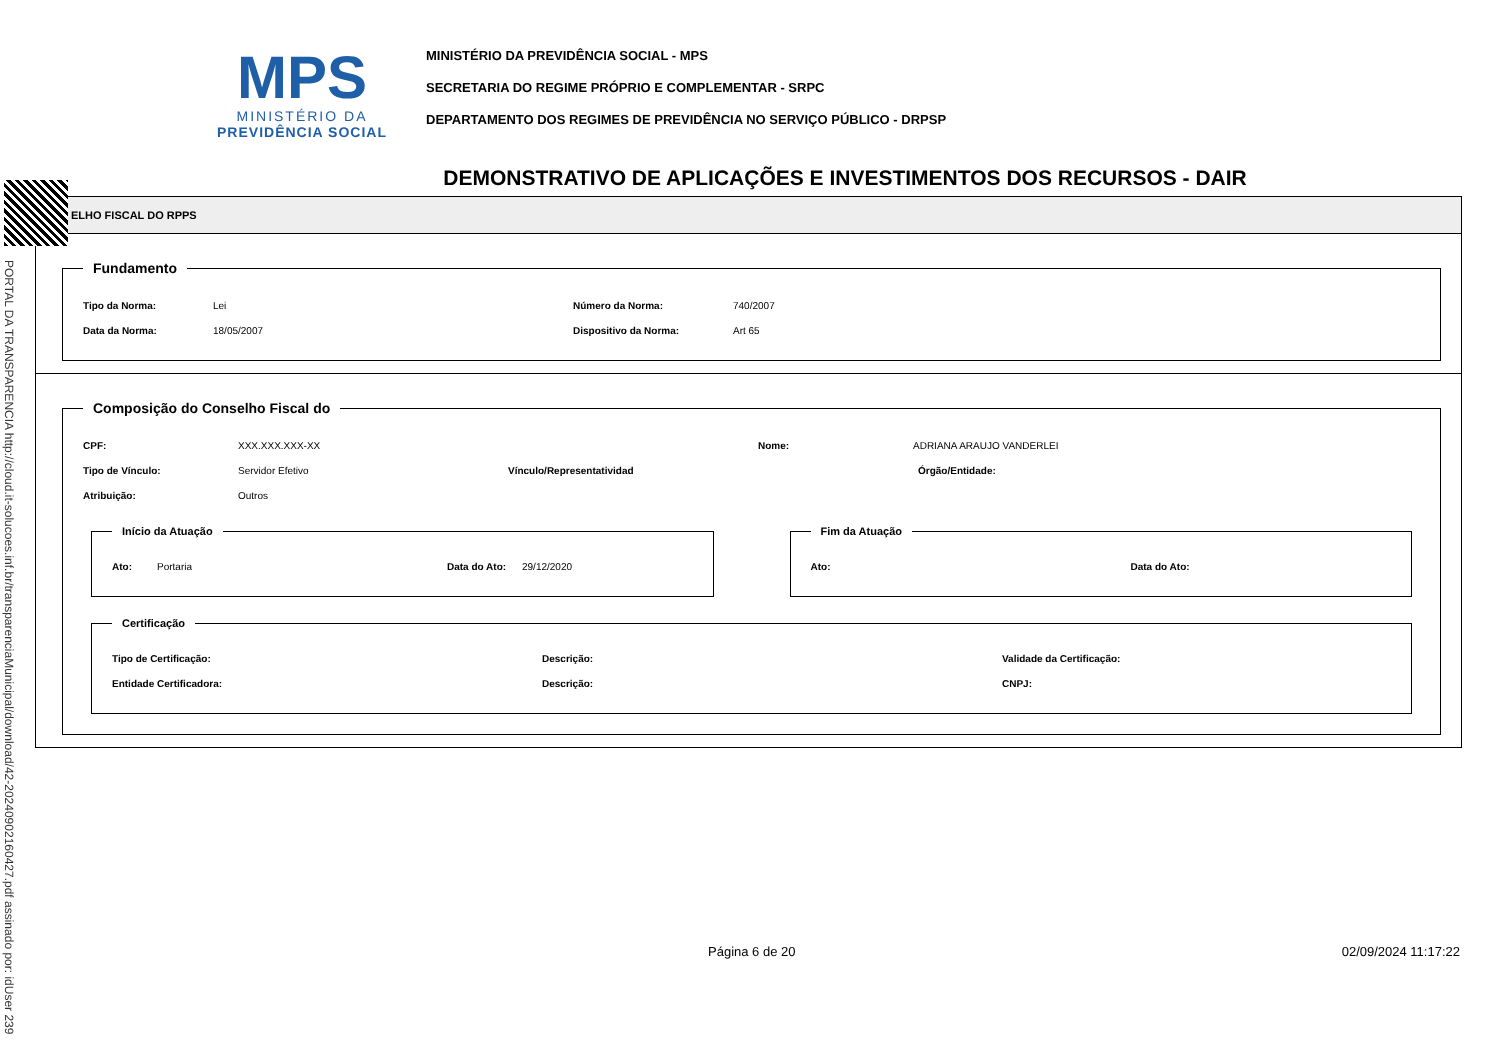PORTAL DA TRANSPARENCIA http://cloud.it-solucoes.inf.br/transparenciaMunicipal/download/42-20240902160427.pdf assinado por: idUser 239
MPS
MINISTÉRIO DA
PREVIDÊNCIA SOCIAL
MINISTÉRIO DA PREVIDÊNCIA SOCIAL - MPS
SECRETARIA DO REGIME PRÓPRIO E COMPLEMENTAR - SRPC
DEPARTAMENTO DOS REGIMES DE PREVIDÊNCIA NO SERVIÇO PÚBLICO - DRPSP
DEMONSTRATIVO DE APLICAÇÕES E INVESTIMENTOS DOS RECURSOS - DAIR
ELHO FISCAL DO RPPS
Fundamento
Tipo da Norma: Lei Número da Norma: 740/2007
Data da Norma: 18/05/2007 Dispositivo da Norma: Art 65
Composição do Conselho Fiscal do
CPF: XXX.XXX.XXX-XX Nome: ADRIANA ARAUJO VANDERLEI
Tipo de Vínculo: Servidor Efetivo Vínculo/Representatividad Órgão/Entidade:
Atribuição: Outros
Início da Atuação
Ato: Portaria Data do Ato: 29/12/2020
Fim da Atuação
Ato: Data do Ato:
Certificação
Tipo de Certificação: Descrição: Validade da Certificação:
Entidade Certificadora: Descrição: CNPJ:
Página 6 de 20 02/09/2024 11:17:22